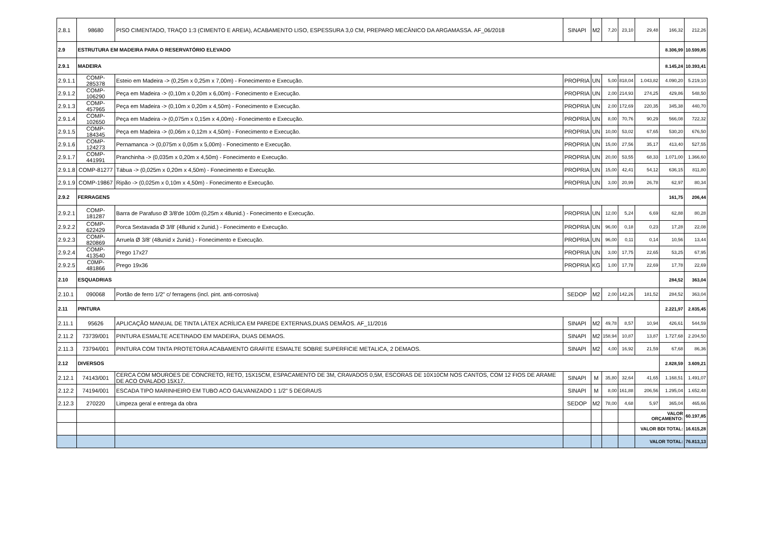| 2.8.1 | 98680 | PISO CIMENTADO, TRAÇO 1:3 (CIMENTO E AREIA), ACABAMENTO LISO, ESPESSURA 3,0 CM, PREPARO MECÂNICO DA ARGAMASSA. AF_06/2018 | SINAPI | M2 | 7,20 | 23,10 | 29,48 | 166,32 | 212,26 |
| 2.9 | ESTRUTURA EM MADEIRA PARA O RESERVATÓRIO ELEVADO | | | | | | | 8.306,99 | 10.599,85 |
| 2.9.1 | MADEIRA | | | | | | | 8.145,24 | 10.393,41 |
| 2.9.1.1 | COMP-285378 | Esteio em Madeira -> (0,25m x 0,25m x 7,00m) - Fonecimento e Execução. | PROPRIA | UN | 5,00 | 818,04 | 1.043,82 | 4.090,20 | 5.219,10 |
| 2.9.1.2 | COMP-106290 | Peça em Madeira -> (0,10m x 0,20m x 6,00m) - Fonecimento e Execução. | PROPRIA | UN | 2,00 | 214,93 | 274,25 | 429,86 | 548,50 |
| 2.9.1.3 | COMP-457965 | Peça em Madeira -> (0,10m x 0,20m x 4,50m) - Fonecimento e Execução. | PROPRIA | UN | 2,00 | 172,69 | 220,35 | 345,38 | 440,70 |
| 2.9.1.4 | COMP-102650 | Peça em Madeira -> (0,075m x 0,15m x 4,00m) - Fonecimento e Execução. | PROPRIA | UN | 8,00 | 70,76 | 90,29 | 566,08 | 722,32 |
| 2.9.1.5 | COMP-184345 | Peça em Madeira -> (0,06m x 0,12m x 4,50m) - Fonecimento e Execução. | PROPRIA | UN | 10,00 | 53,02 | 67,65 | 530,20 | 676,50 |
| 2.9.1.6 | COMP-124273 | Pernamanca -> (0,075m x 0,05m x 5,00m) - Fonecimento e Execução. | PROPRIA | UN | 15,00 | 27,56 | 35,17 | 413,40 | 527,55 |
| 2.9.1.7 | COMP-441991 | Pranchinha -> (0,035m x 0,20m x 4,50m) - Fonecimento e Execução. | PROPRIA | UN | 20,00 | 53,55 | 68,33 | 1.071,00 | 1.366,60 |
| 2.9.1.8 | COMP-81277 | Tábua -> (0,025m x 0,20m x 4,50m) - Fonecimento e Execução. | PROPRIA | UN | 15,00 | 42,41 | 54,12 | 636,15 | 811,80 |
| 2.9.1.9 | COMP-19867 | Ripão -> (0,025m x 0,10m x 4,50m) - Fonecimento e Execução. | PROPRIA | UN | 3,00 | 20,99 | 26,78 | 62,97 | 80,34 |
| 2.9.2 | FERRAGENS | | | | | | | 161,75 | 206,44 |
| 2.9.2.1 | COMP-181287 | Barra de Parafuso Ø 3/8'de 100m (0,25m x 48unid.) - Fonecimento e Execução. | PROPRIA | UN | 12,00 | 5,24 | 6,69 | 62,88 | 80,28 |
| 2.9.2.2 | COMP-622429 | Porca Sextavada Ø 3/8' (48unid x 2unid.) - Fonecimento e Execução. | PROPRIA | UN | 96,00 | 0,18 | 0,23 | 17,28 | 22,08 |
| 2.9.2.3 | COMP-820869 | Arruela Ø 3/8' (48unid x 2unid.) - Fonecimento e Execução. | PROPRIA | UN | 96,00 | 0,11 | 0,14 | 10,56 | 13,44 |
| 2.9.2.4 | COMP-413540 | Prego 17x27 | PROPRIA | UN | 3,00 | 17,75 | 22,65 | 53,25 | 67,95 |
| 2.9.2.5 | C0MP-481866 | Prego 19x36 | PROPRIA | KG | 1,00 | 17,78 | 22,69 | 17,78 | 22,69 |
| 2.10 | ESQUADRIAS | | | | | | | 284,52 | 363,04 |
| 2.10.1 | 090068 | Portão de ferro 1/2" c/ ferragens (incl. pint. anti-corrosiva) | SEDOP | M2 | 2,00 | 142,26 | 181,52 | 284,52 | 363,04 |
| 2.11 | PINTURA | | | | | | | 2.221,97 | 2.835,45 |
| 2.11.1 | 95626 | APLICAÇÃO MANUAL DE TINTA LÁTEX ACRÍLICA EM PAREDE EXTERNAS,DUAS DEMÃOS. AF_11/2016 | SINAPI | M2 | 49,78 | 8,57 | 10,94 | 426,61 | 544,59 |
| 2.11.2 | 73739/001 | PINTURA ESMALTE ACETINADO EM MADEIRA, DUAS DEMAOS. | SINAPI | M2 | 158,94 | 10,87 | 13,87 | 1.727,68 | 2.204,50 |
| 2.11.3 | 73794/001 | PINTURA COM TINTA PROTETORA ACABAMENTO GRAFITE ESMALTE SOBRE SUPERFICIE METALICA, 2 DEMAOS. | SINAPI | M2 | 4,00 | 16,92 | 21,59 | 67,68 | 86,36 |
| 2.12 | DIVERSOS | | | | | | | 2.828,59 | 3.609,21 |
| 2.12.1 | 74143/001 | CERCA COM MOUROES DE CONCRETO, RETO, 15X15CM, ESPACAMENTO DE 3M, CRAVADOS 0,5M, ESCORAS DE 10X10CM NOS CANTOS, COM 12 FIOS DE ARAME DE ACO OVALADO 15X17. | SINAPI | M | 35,80 | 32,64 | 41,65 | 1.168,51 | 1.491,07 |
| 2.12.2 | 74194/001 | ESCADA TIPO MARINHEIRO EM TUBO ACO GALVANIZADO 1 1/2" 5 DEGRAUS | SINAPI | M | 8,00 | 161,88 | 206,56 | 1.295,04 | 1.652,48 |
| 2.12.3 | 270220 | Limpeza geral e entrega da obra | SEDOP | M2 | 78,00 | 4,68 | 5,97 | 365,04 | 465,66 |
| | | | | | | | VALOR ORÇAMENTO: | | 60.197,85 |
| | | | | | | | VALOR BDI TOTAL: | | 16.615,28 |
| | | | | | | | VALOR TOTAL: | | 76.813,13 |